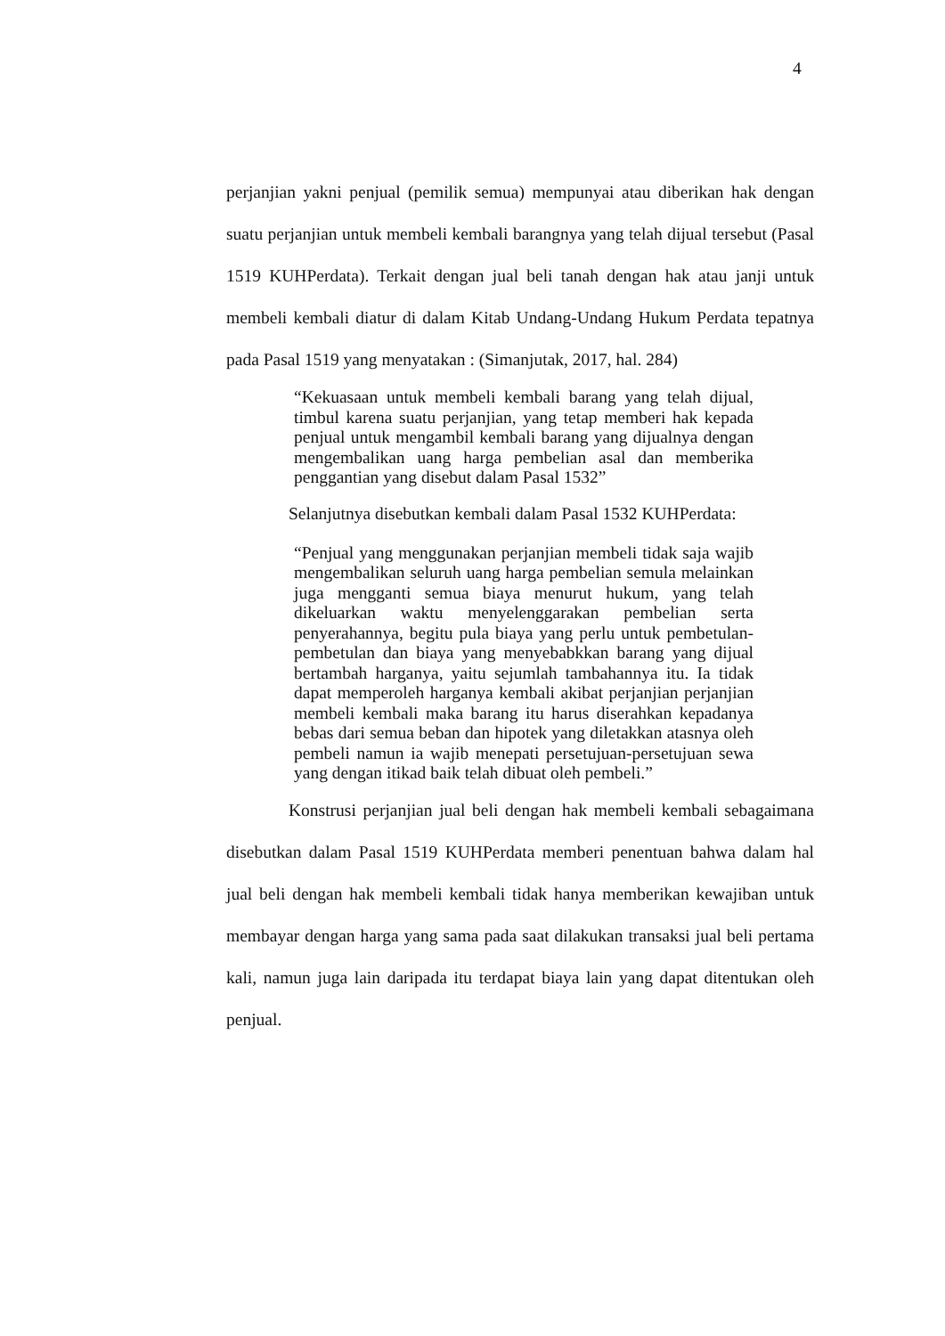4
perjanjian yakni penjual (pemilik semua) mempunyai atau diberikan hak dengan suatu perjanjian untuk membeli kembali barangnya yang telah dijual tersebut (Pasal 1519 KUHPerdata). Terkait dengan jual beli tanah dengan hak atau janji untuk membeli kembali diatur di dalam Kitab Undang-Undang Hukum Perdata tepatnya pada Pasal 1519 yang menyatakan : (Simanjutak, 2017, hal. 284)
“Kekuasaan untuk membeli kembali barang yang telah dijual, timbul karena suatu perjanjian, yang tetap memberi hak kepada penjual untuk mengambil kembali barang yang dijualnya dengan mengembalikan uang harga pembelian asal dan memberika penggantian yang disebut dalam Pasal 1532”
Selanjutnya disebutkan kembali dalam Pasal 1532 KUHPerdata:
“Penjual yang menggunakan perjanjian membeli tidak saja wajib mengembalikan seluruh uang harga pembelian semula melainkan juga mengganti semua biaya menurut hukum, yang telah dikeluarkan waktu menyelenggarakan pembelian serta penyerahannya, begitu pula biaya yang perlu untuk pembetulan-pembetulan dan biaya yang menyebabkkan barang yang dijual bertambah harganya, yaitu sejumlah tambahannya itu. Ia tidak dapat memperoleh harganya kembali akibat perjanjian perjanjian membeli kembali maka barang itu harus diserahkan kepadanya bebas dari semua beban dan hipotek yang diletakkan atasnya oleh pembeli namun ia wajib menepati persetujuan-persetujuan sewa yang dengan itikad baik telah dibuat oleh pembeli.”
Konstrusi perjanjian jual beli dengan hak membeli kembali sebagaimana disebutkan dalam Pasal 1519 KUHPerdata memberi penentuan bahwa dalam hal jual beli dengan hak membeli kembali tidak hanya memberikan kewajiban untuk membayar dengan harga yang sama pada saat dilakukan transaksi jual beli pertama kali, namun juga lain daripada itu terdapat biaya lain yang dapat ditentukan oleh penjual.